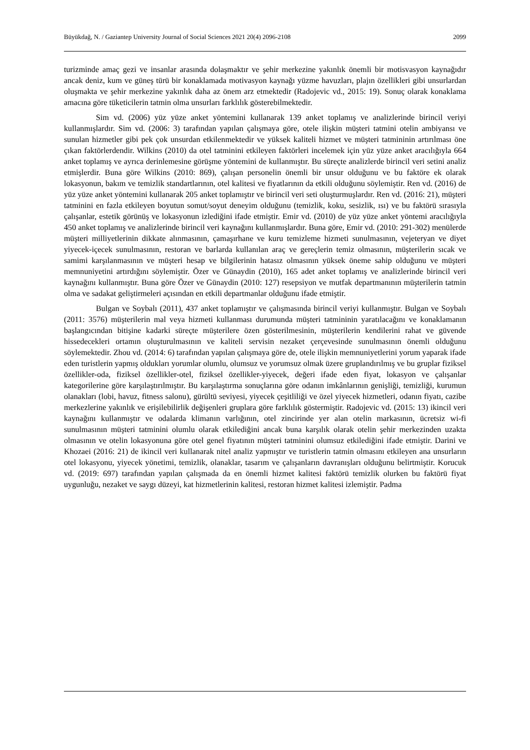Büyükdağ, N. / Gaziantep University Journal of Social Sciences 2021 20(4) 2096-2108 2099
turizminde amaç gezi ve insanlar arasında dolaşmaktır ve şehir merkezine yakınlık önemli bir motisvasyon kaynağıdır ancak deniz, kum ve güneş türü bir konaklamada motivasyon kaynağı yüzme havuzları, plajın özellikleri gibi unsurlardan oluşmakta ve şehir merkezine yakınlık daha az önem arz etmektedir (Radojevic vd., 2015: 19). Sonuç olarak konaklama amacına göre tüketicilerin tatmin olma unsurları farklılık gösterebilmektedir.
Sim vd. (2006) yüz yüze anket yöntemini kullanarak 139 anket toplamış ve analizlerinde birincil veriyi kullanmışlardır. Sim vd. (2006: 3) tarafından yapılan çalışmaya göre, otele ilişkin müşteri tatmini otelin ambiyansı ve sunulan hizmetler gibi pek çok unsurdan etkilenmektedir ve yüksek kaliteli hizmet ve müşteri tatmininin artırılması öne çıkan faktörlerdendir. Wilkins (2010) da otel tatminini etkileyen faktörleri incelemek için yüz yüze anket aracılığıyla 664 anket toplamış ve ayrıca derinlemesine görüşme yöntemini de kullanmıştır. Bu süreçte analizlerde birincil veri setini analiz etmişlerdir. Buna göre Wilkins (2010: 869), çalışan personelin önemli bir unsur olduğunu ve bu faktöre ek olarak lokasyonun, bakım ve temizlik standartlarının, otel kalitesi ve fiyatlarının da etkili olduğunu söylemiştir. Ren vd. (2016) de yüz yüze anket yöntemini kullanarak 205 anket toplamıştır ve birincil veri seti oluşturmuşlardır. Ren vd. (2016: 21), müşteri tatminini en fazla etkileyen boyutun somut/soyut deneyim olduğunu (temizlik, koku, sesizlik, ısı) ve bu faktörü sırasıyla çalışanlar, estetik görünüş ve lokasyonun izlediğini ifade etmiştir. Emir vd. (2010) de yüz yüze anket yöntemi aracılığıyla 450 anket toplamış ve analizlerinde birincil veri kaynağını kullanmışlardır. Buna göre, Emir vd. (2010: 291-302) menülerde müşteri milliyetlerinin dikkate alınmasının, çamaşırhane ve kuru temizleme hizmeti sunulmasının, vejeteryan ve diyet yiyecek-içecek sunulmasının, restoran ve barlarda kullanılan araç ve gereçlerin temiz olmasının, müşterilerin sıcak ve samimi karşılanmasının ve müşteri hesap ve bilgilerinin hatasız olmasının yüksek öneme sahip olduğunu ve müşteri memnuniyetini artırdığını söylemiştir. Özer ve Günaydin (2010), 165 adet anket toplamış ve analizlerinde birincil veri kaynağını kullanmıştır. Buna göre Özer ve Günaydin (2010: 127) resepsiyon ve mutfak departmanının müşterilerin tatmin olma ve sadakat geliştirmeleri açısından en etkili departmanlar olduğunu ifade etmiştir.
Bulgan ve Soybalı (2011), 437 anket toplamıştır ve çalışmasında birincil veriyi kullanmıştır. Bulgan ve Soybalı (2011: 3576) müşterilerin mal veya hizmeti kullanması durumunda müşteri tatmininin yaratılacağını ve konaklamanın başlangıcından bitişine kadarki süreçte müşterilere özen gösterilmesinin, müşterilerin kendilerini rahat ve güvende hissedecekleri ortamın oluşturulmasının ve kaliteli servisin nezaket çerçevesinde sunulmasının önemli olduğunu söylemektedir. Zhou vd. (2014: 6) tarafından yapılan çalışmaya göre de, otele ilişkin memnuniyetlerini yorum yaparak ifade eden turistlerin yapmış oldukları yorumlar olumlu, olumsuz ve yorumsuz olmak üzere gruplandırılmış ve bu gruplar fiziksel özellikler-oda, fiziksel özellikler-otel, fiziksel özellikler-yiyecek, değeri ifade eden fiyat, lokasyon ve çalışanlar kategorilerine göre karşılaştırılmıştır. Bu karşılaştırma sonuçlarına göre odanın imkânlarının genişliği, temizliği, kurumun olanakları (lobi, havuz, fitness salonu), gürültü seviyesi, yiyecek çeşitliliği ve özel yiyecek hizmetleri, odanın fiyatı, cazibe merkezlerine yakınlık ve erişilebilirlik değişenleri gruplara göre farklılık göstermiştir. Radojevic vd. (2015: 13) ikincil veri kaynağını kullanmıştır ve odalarda klimanın varlığının, otel zincirinde yer alan otelin markasının, ücretsiz wi-fi sunulmasının müşteri tatminini olumlu olarak etkilediğini ancak buna karşılık olarak otelin şehir merkezinden uzakta olmasının ve otelin lokasyonuna göre otel genel fiyatının müşteri tatminini olumsuz etkilediğini ifade etmiştir. Darini ve Khozaei (2016: 21) de ikincil veri kullanarak nitel analiz yapmıştır ve turistlerin tatmin olmasını etkileyen ana unsurların otel lokasyonu, yiyecek yönetimi, temizlik, olanaklar, tasarım ve çalışanların davranışları olduğunu belirtmiştir. Korucuk vd. (2019: 697) tarafından yapılan çalışmada da en önemli hizmet kalitesi faktörü temizlik olurken bu faktörü fiyat uygunluğu, nezaket ve saygı düzeyi, kat hizmetlerinin kalitesi, restoran hizmet kalitesi izlemiştir. Padma